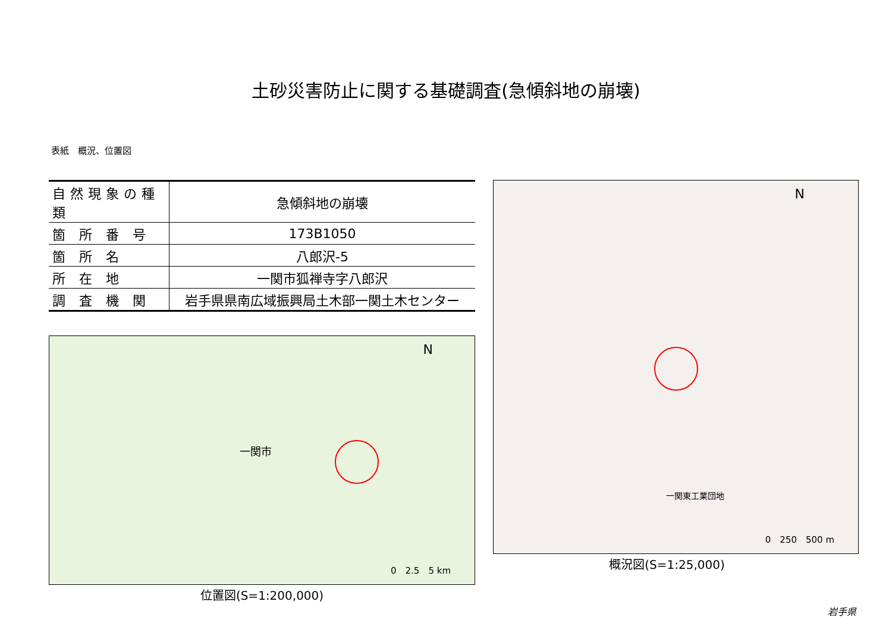土砂災害防止に関する基礎調査(急傾斜地の崩壊)
表紙　概況、位置図
| 自然現象の種類 | 急傾斜地の崩壊 |
| 箇 所 番 号 | 173B1050 |
| 箇 所 名 | 八郎沢-5 |
| 所 在 地 | 一関市狐禅寺字八郎沢 |
| 調 査 機 関 | 岩手県県南広域振興局土木部一関土木センター |
N
0　2.5　5 km
一関市
位置図(S=1:200,000)
N
0　250　500 m
一関東工業団地
概況図(S=1:25,000)
岩手県